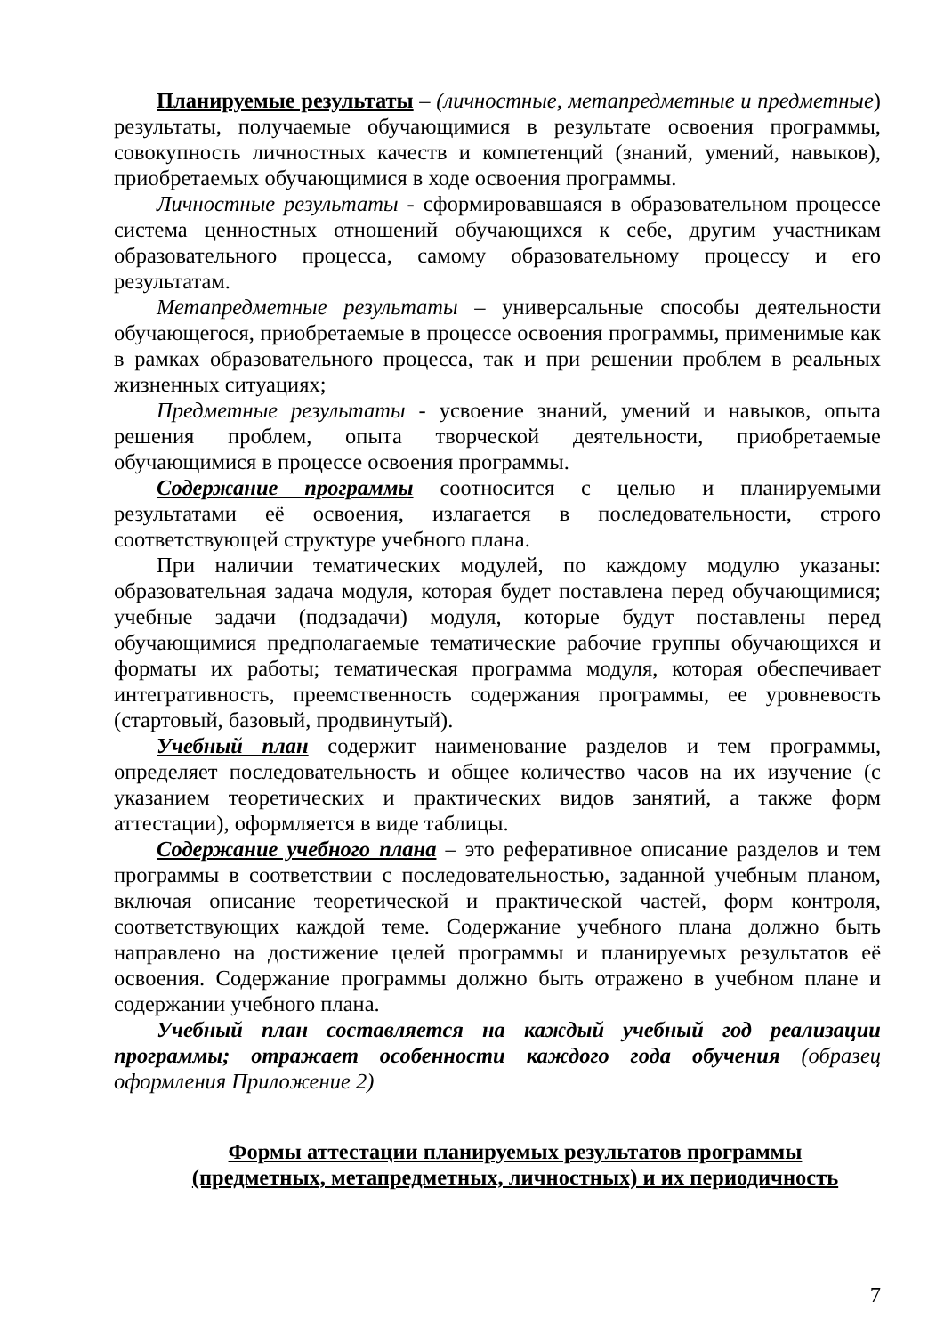Планируемые результаты – (личностные, метапредметные и предметные) результаты, получаемые обучающимися в результате освоения программы, совокупность личностных качеств и компетенций (знаний, умений, навыков), приобретаемых обучающимися в ходе освоения программы.
Личностные результаты - сформировавшаяся в образовательном процессе система ценностных отношений обучающихся к себе, другим участникам образовательного процесса, самому образовательному процессу и его результатам.
Метапредметные результаты – универсальные способы деятельности обучающегося, приобретаемые в процессе освоения программы, применимые как в рамках образовательного процесса, так и при решении проблем в реальных жизненных ситуациях;
Предметные результаты - усвоение знаний, умений и навыков, опыта решения проблем, опыта творческой деятельности, приобретаемые обучающимися в процессе освоения программы.
Содержание программы соотносится с целью и планируемыми результатами её освоения, излагается в последовательности, строго соответствующей структуре учебного плана.
При наличии тематических модулей, по каждому модулю указаны: образовательная задача модуля, которая будет поставлена перед обучающимися; учебные задачи (подзадачи) модуля, которые будут поставлены перед обучающимися предполагаемые тематические рабочие группы обучающихся и форматы их работы; тематическая программа модуля, которая обеспечивает интегративность, преемственность содержания программы, ее уровневость (стартовый, базовый, продвинутый).
Учебный план содержит наименование разделов и тем программы, определяет последовательность и общее количество часов на их изучение (с указанием теоретических и практических видов занятий, а также форм аттестации), оформляется в виде таблицы.
Содержание учебного плана – это реферативное описание разделов и тем программы в соответствии с последовательностью, заданной учебным планом, включая описание теоретической и практической частей, форм контроля, соответствующих каждой теме. Содержание учебного плана должно быть направлено на достижение целей программы и планируемых результатов её освоения. Содержание программы должно быть отражено в учебном плане и содержании учебного плана.
Учебный план составляется на каждый учебный год реализации программы; отражает особенности каждого года обучения (образец оформления Приложение 2)
Формы аттестации планируемых результатов программы
(предметных, метапредметных, личностных) и их периодичность
7